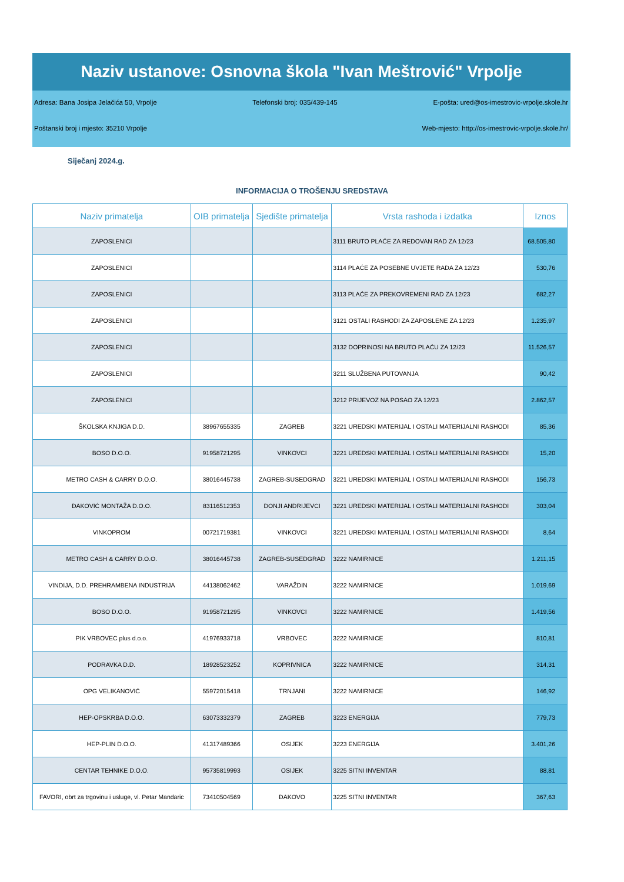Naziv ustanove: Osnovna škola "Ivan Meštrović" Vrpolje
Adresa: Bana Josipa Jelačića 50, Vrpolje Telefonski broj: 035/439-145 E-pošta: ured@os-imestrovic-vrpolje.skole.hr
Poštanski broj i mjesto: 35210 Vrpolje Web-mjesto: http://os-imestrovic-vrpolje.skole.hr/
Siječanj 2024.g.
INFORMACIJA O TROŠENJU SREDSTAVA
| Naziv primatelja | OIB primatelja | Sjedište primatelja | Vrsta rashoda i izdatka | Iznos |
| --- | --- | --- | --- | --- |
| ZAPOSLENICI | | | 3111 BRUTO PLAĆE ZA REDOVAN RAD ZA 12/23 | 68.505,80 |
| ZAPOSLENICI | | | 3114 PLAĆE ZA POSEBNE UVJETE RADA ZA 12/23 | 530,76 |
| ZAPOSLENICI | | | 3113 PLAĆE ZA PREKOVREMENI RAD ZA 12/23 | 682,27 |
| ZAPOSLENICI | | | 3121 OSTALI RASHODI ZA ZAPOSLENE ZA 12/23 | 1.235,97 |
| ZAPOSLENICI | | | 3132 DOPRINOSI NA BRUTO PLAĆU ZA 12/23 | 11.526,57 |
| ZAPOSLENICI | | | 3211 SLUŽBENA PUTOVANJA | 90,42 |
| ZAPOSLENICI | | | 3212 PRIJEVOZ NA POSAO ZA 12/23 | 2.862,57 |
| ŠKOLSKA KNJIGA D.D. | 38967655335 | ZAGREB | 3221 UREDSKI MATERIJAL I OSTALI MATERIJALNI RASHODI | 85,36 |
| BOSO D.O.O. | 91958721295 | VINKOVCI | 3221 UREDSKI MATERIJAL I OSTALI MATERIJALNI RASHODI | 15,20 |
| METRO CASH & CARRY D.O.O. | 38016445738 | ZAGREB-SUSEDGRAD | 3221 UREDSKI MATERIJAL I OSTALI MATERIJALNI RASHODI | 156,73 |
| ĐAKOVIĆ MONTAŽA D.O.O. | 83116512353 | DONJI ANDRIJEVCI | 3221 UREDSKI MATERIJAL I OSTALI MATERIJALNI RASHODI | 303,04 |
| VINKOPROM | 00721719381 | VINKOVCI | 3221 UREDSKI MATERIJAL I OSTALI MATERIJALNI RASHODI | 8,64 |
| METRO CASH & CARRY D.O.O. | 38016445738 | ZAGREB-SUSEDGRAD | 3222 NAMIRNICE | 1.211,15 |
| VINDIJA, D.D. PREHRAMBENA INDUSTRIJA | 44138062462 | VARAŽDIN | 3222 NAMIRNICE | 1.019,69 |
| BOSO D.O.O. | 91958721295 | VINKOVCI | 3222 NAMIRNICE | 1.419,56 |
| PIK VRBOVEC plus d.o.o. | 41976933718 | VRBOVEC | 3222 NAMIRNICE | 810,81 |
| PODRAVKA D.D. | 18928523252 | KOPRIVNICA | 3222 NAMIRNICE | 314,31 |
| OPG VELIKANOVIĆ | 55972015418 | TRNJANI | 3222 NAMIRNICE | 146,92 |
| HEP-OPSKRBA D.O.O. | 63073332379 | ZAGREB | 3223 ENERGIJA | 779,73 |
| HEP-PLIN D.O.O. | 41317489366 | OSIJEK | 3223 ENERGIJA | 3.401,26 |
| CENTAR TEHNIKE D.O.O. | 95735819993 | OSIJEK | 3225 SITNI INVENTAR | 88,81 |
| FAVORI, obrt za trgovinu i usluge, vl. Petar Mandaric | 73410504569 | ĐAKOVO | 3225 SITNI INVENTAR | 367,63 |